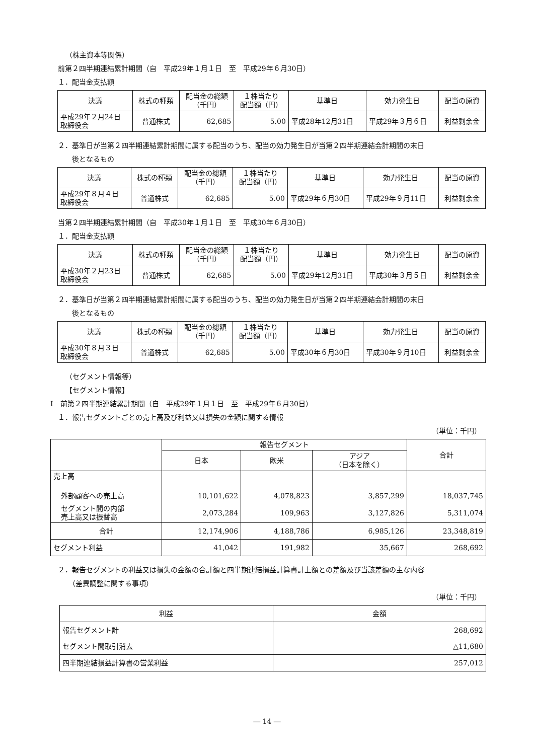（株主資本等関係）
前第２四半期連結累計期間（自　平成29年１月１日　至　平成29年６月30日）
１．配当金支払額
| 決議 | 株式の種類 | 配当金の総額 （千円） | １株当たり 配当額（円） | 基準日 | 効力発生日 | 配当の原資 |
| --- | --- | --- | --- | --- | --- | --- |
| 平成29年２月24日 取締役会 | 普通株式 | 62,685 | 5.00 | 平成28年12月31日 | 平成29年３月６日 | 利益剰余金 |
２．基準日が当第２四半期連結累計期間に属する配当のうち、配当の効力発生日が当第２四半期連結会計期間の末日
　　後となるもの
| 決議 | 株式の種類 | 配当金の総額 （千円） | １株当たり 配当額（円） | 基準日 | 効力発生日 | 配当の原資 |
| --- | --- | --- | --- | --- | --- | --- |
| 平成29年８月４日 取締役会 | 普通株式 | 62,685 | 5.00 | 平成29年６月30日 | 平成29年９月11日 | 利益剰余金 |
当第２四半期連結累計期間（自　平成30年１月１日　至　平成30年６月30日）
１．配当金支払額
| 決議 | 株式の種類 | 配当金の総額 （千円） | １株当たり 配当額（円） | 基準日 | 効力発生日 | 配当の原資 |
| --- | --- | --- | --- | --- | --- | --- |
| 平成30年２月23日 取締役会 | 普通株式 | 62,685 | 5.00 | 平成29年12月31日 | 平成30年３月５日 | 利益剰余金 |
２．基準日が当第２四半期連結累計期間に属する配当のうち、配当の効力発生日が当第２四半期連結会計期間の末日
　　後となるもの
| 決議 | 株式の種類 | 配当金の総額 （千円） | １株当たり 配当額（円） | 基準日 | 効力発生日 | 配当の原資 |
| --- | --- | --- | --- | --- | --- | --- |
| 平成30年８月３日 取締役会 | 普通株式 | 62,685 | 5.00 | 平成30年６月30日 | 平成30年９月10日 | 利益剰余金 |
（セグメント情報等）
【セグメント情報】
Ⅰ　前第２四半期連結累計期間（自　平成29年１月１日　至　平成29年６月30日）
１．報告セグメントごとの売上高及び利益又は損失の金額に関する情報
（単位：千円）
| | 報告セグメント | | | 合計 |
| --- | --- | --- | --- | --- |
| | 日本 | 欧米 | アジア （日本を除く） | |
| 売上高 | | | | |
| 外部顧客への売上高 | 10,101,622 | 4,078,823 | 3,857,299 | 18,037,745 |
| セグメント間の内部 売上高又は振替高 | 2,073,284 | 109,963 | 3,127,826 | 5,311,074 |
| 合計 | 12,174,906 | 4,188,786 | 6,985,126 | 23,348,819 |
| セグメント利益 | 41,042 | 191,982 | 35,667 | 268,692 |
２．報告セグメントの利益又は損失の金額の合計額と四半期連結損益計算書計上額との差額及び当該差額の主な内容
　　（差異調整に関する事項）
（単位：千円）
| 利益 | 金額 |
| --- | --- |
| 報告セグメント計 | 268,692 |
| セグメント間取引消去 | △11,680 |
| 四半期連結損益計算書の営業利益 | 257,012 |
― 14 ―